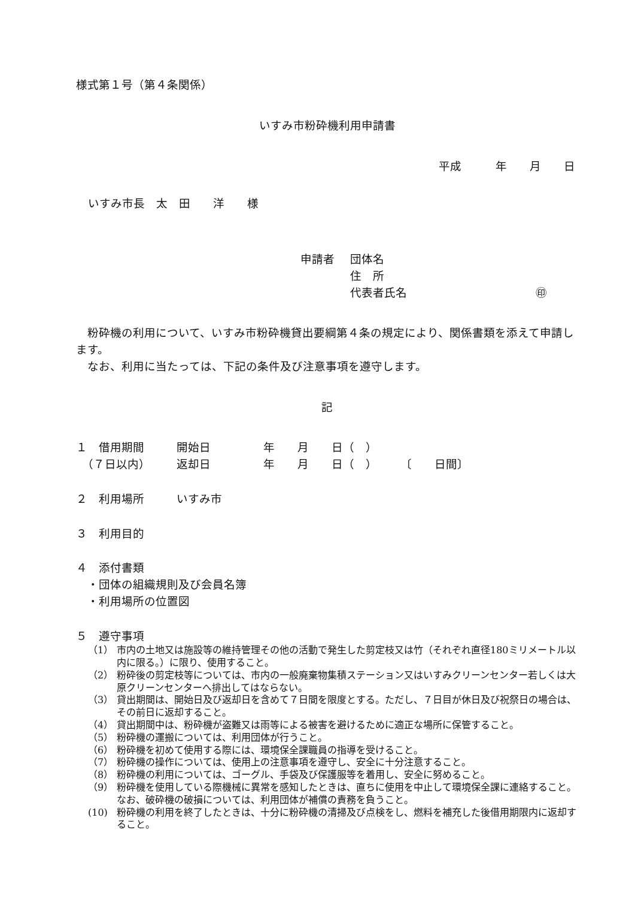様式第１号（第４条関係）
いすみ市粉砕機利用申請書
平成　　　年　　月　　日
いすみ市長　太　田　　洋　　様
申請者 団体名
住　所
代表者氏名 ㊞
粉砕機の利用について、いすみ市粉砕機貸出要綱第４条の規定により、関係書類を添えて申請します。
なお、利用に当たっては、下記の条件及び注意事項を遵守します。
記
１　借用期間 開始日 年　　月　　日（　）
　（７日以内） 返却日 年　　月　　日（　）　　　〔　　日間〕
２　利用場所 いすみ市
３　利用目的
４　添付書類
　・団体の組織規則及び会員名簿
　・利用場所の位置図
５　遵守事項
（1） 市内の土地又は施設等の維持管理その他の活動で発生した剪定枝又は竹（それぞれ直径180ミリメートル以内に限る。）に限り、使用すること。
（2） 粉砕後の剪定枝等については、市内の一般廃棄物集積ステーション又はいすみクリーンセンター若しくは大原クリーンセンターへ排出してはならない。
（3） 貸出期間は、開始日及び返却日を含めて７日間を限度とする。ただし、７日目が休日及び祝祭日の場合は、その前日に返却すること。
（4） 貸出期間中は、粉砕機が盗難又は雨等による被害を避けるために適正な場所に保管すること。
（5） 粉砕機の運搬については、利用団体が行うこと。
（6） 粉砕機を初めて使用する際には、環境保全課職員の指導を受けること。
（7） 粉砕機の操作については、使用上の注意事項を遵守し、安全に十分注意すること。
（8） 粉砕機の利用については、ゴーグル、手袋及び保護服等を着用し、安全に努めること。
（9） 粉砕機を使用している際機械に異常を感知したときは、直ちに使用を中止して環境保全課に連絡すること。なお、破砕機の破損については、利用団体が補償の責務を負うこと。
(10) 粉砕機の利用を終了したときは、十分に粉砕機の清掃及び点検をし、燃料を補充した後借用期限内に返却すること。